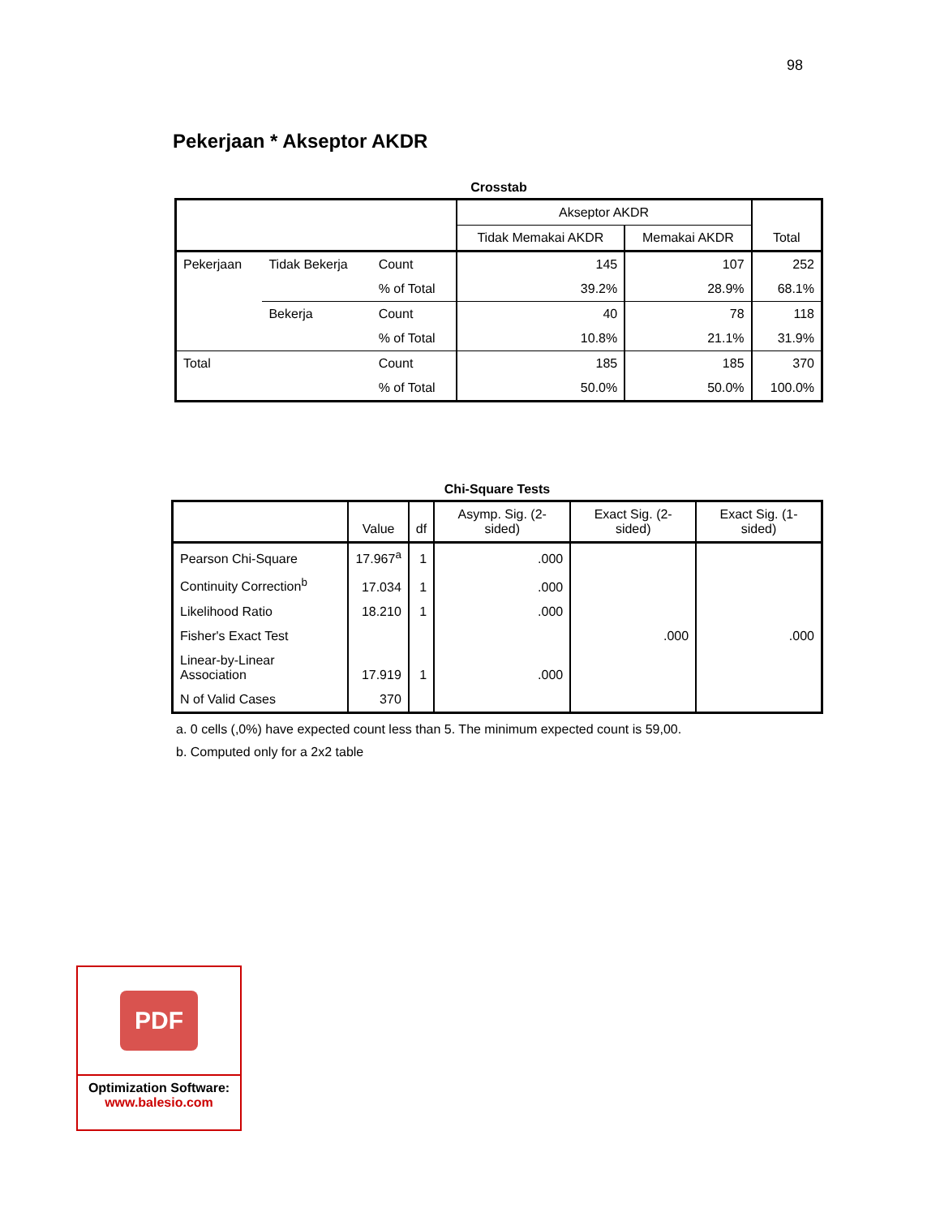98
Pekerjaan * Akseptor AKDR
Crosstab
| | | | Akseptor AKDR | | Total |
| | | | Tidak Memakai AKDR | Memakai AKDR | |
| Pekerjaan | Tidak Bekerja | Count | 145 | 107 | 252 |
| | | % of Total | 39.2% | 28.9% | 68.1% |
| | Bekerja | Count | 40 | 78 | 118 |
| | | % of Total | 10.8% | 21.1% | 31.9% |
| Total | | Count | 185 | 185 | 370 |
| | | % of Total | 50.0% | 50.0% | 100.0% |
Chi-Square Tests
| | Value | df | Asymp. Sig. (2-sided) | Exact Sig. (2-sided) | Exact Sig. (1-sided) |
| --- | --- | --- | --- | --- | --- |
| Pearson Chi-Square | 17.967<sup>a</sup> | 1 | .000 | | |
| Continuity Correction<sup>b</sup> | 17.034 | 1 | .000 | | |
| Likelihood Ratio | 18.210 | 1 | .000 | | |
| Fisher's Exact Test | | | | .000 | .000 |
| Linear-by-Linear Association | 17.919 | 1 | .000 | | |
| N of Valid Cases | 370 | | | | |
a. 0 cells (,0%) have expected count less than 5. The minimum expected count is 59,00.
b. Computed only for a 2x2 table
PDF
Optimization Software:
www.balesio.com